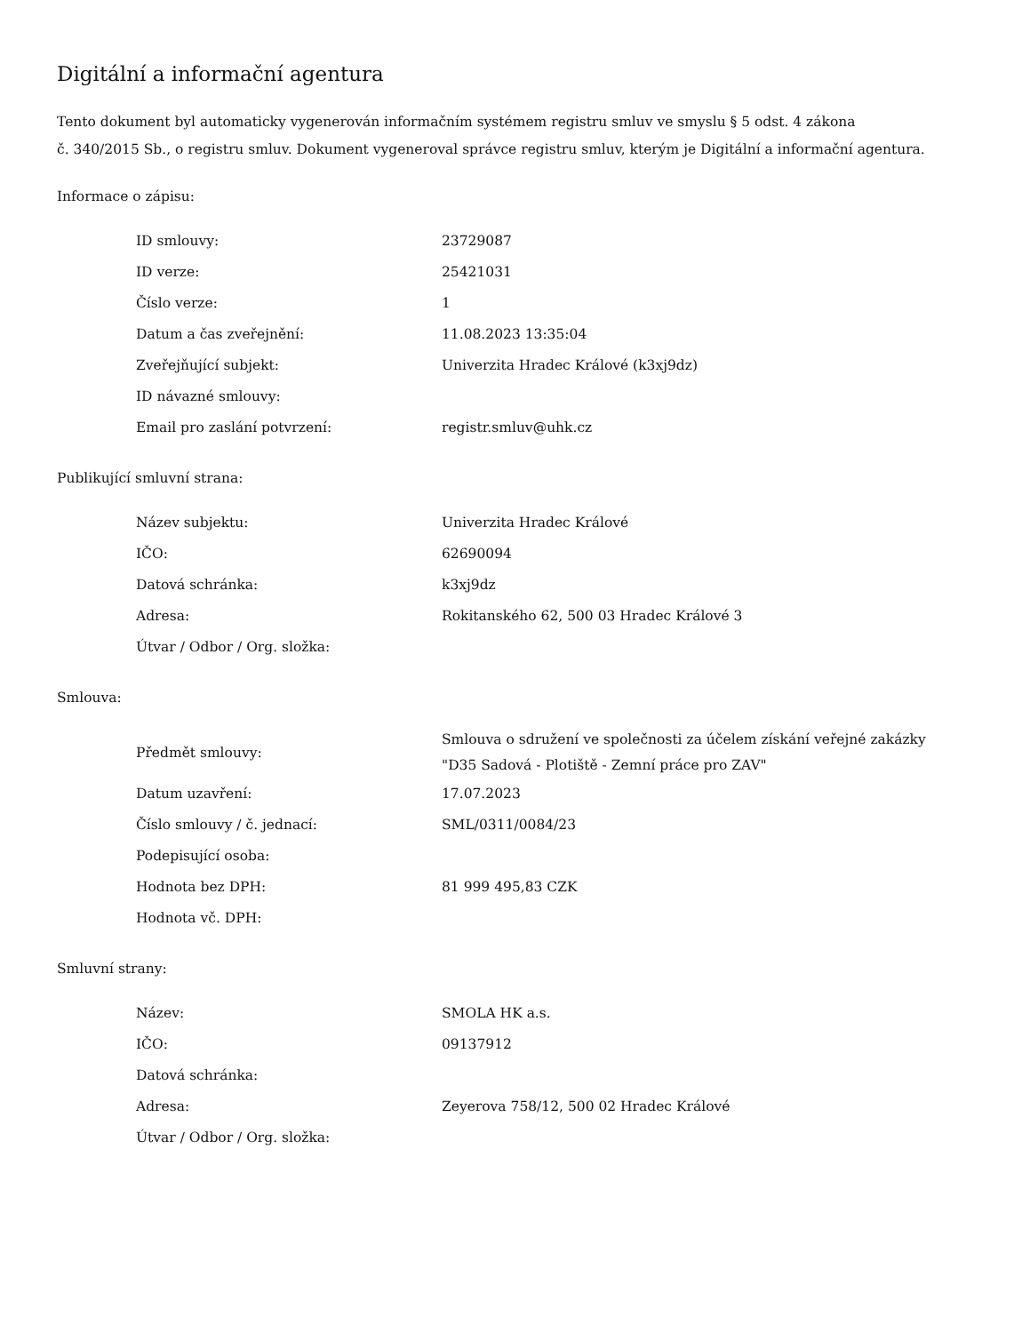Digitální a informační agentura
Tento dokument byl automaticky vygenerován informačním systémem registru smluv ve smyslu § 5 odst. 4 zákona
č. 340/2015 Sb., o registru smluv. Dokument vygeneroval správce registru smluv, kterým je Digitální a informační agentura.
Informace o zápisu:
| ID smlouvy: | 23729087 |
| ID verze: | 25421031 |
| Číslo verze: | 1 |
| Datum a čas zveřejnění: | 11.08.2023 13:35:04 |
| Zveřejňující subjekt: | Univerzita Hradec Králové (k3xj9dz) |
| ID návazné smlouvy: | |
| Email pro zaslání potvrzení: | registr.smluv@uhk.cz |
Publikující smluvní strana:
| Název subjektu: | Univerzita Hradec Králové |
| IČO: | 62690094 |
| Datová schránka: | k3xj9dz |
| Adresa: | Rokitanského 62, 500 03 Hradec Králové 3 |
| Útvar / Odbor / Org. složka: | |
Smlouva:
| Předmět smlouvy: | Smlouva o sdružení ve společnosti za účelem získání veřejné zakázky "D35 Sadová - Plotiště - Zemní práce pro ZAV" |
| Datum uzavření: | 17.07.2023 |
| Číslo smlouvy / č. jednací: | SML/0311/0084/23 |
| Podepisující osoba: | |
| Hodnota bez DPH: | 81 999 495,83 CZK |
| Hodnota vč. DPH: | |
Smluvní strany:
| Název: | SMOLA HK a.s. |
| IČO: | 09137912 |
| Datová schránka: | |
| Adresa: | Zeyerova 758/12, 500 02 Hradec Králové |
| Útvar / Odbor / Org. složka: | |